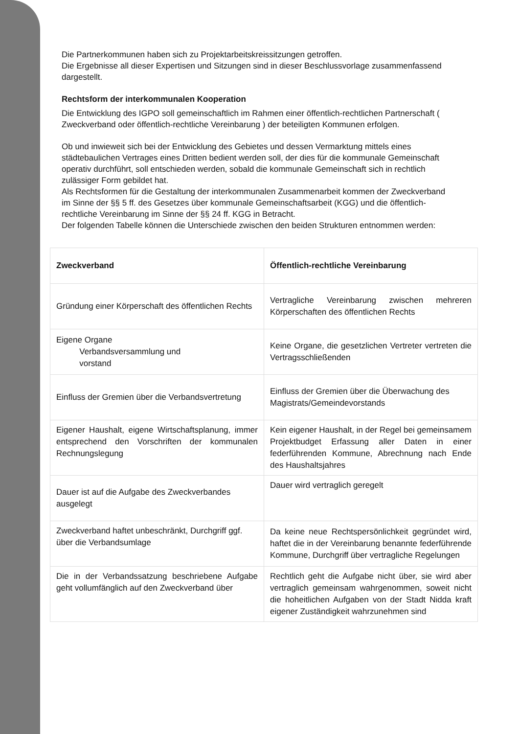Die Partnerkommunen haben sich zu Projektarbeitskreissitzungen getroffen.
Die Ergebnisse all dieser Expertisen und Sitzungen sind in dieser Beschlussvorlage zusammenfassend dargestellt.
Rechtsform der interkommunalen Kooperation
Die Entwicklung des IGPO soll gemeinschaftlich im Rahmen einer öffentlich-rechtlichen Partnerschaft ( Zweckverband oder öffentlich-rechtliche Vereinbarung ) der beteiligten Kommunen erfolgen.
Ob und inwieweit sich bei der Entwicklung des Gebietes und dessen Vermarktung mittels eines städtebaulichen Vertrages eines Dritten bedient werden soll, der dies für die kommunale Gemeinschaft operativ durchführt, soll entschieden werden, sobald die kommunale Gemeinschaft sich in rechtlich zulässiger Form gebildet hat.
Als Rechtsformen für die Gestaltung der interkommunalen Zusammenarbeit kommen der Zweckverband im Sinne der §§ 5 ff. des Gesetzes über kommunale Gemeinschaftsarbeit (KGG) und die öffentlich-rechtliche Vereinbarung im Sinne der §§ 24 ff. KGG in Betracht.
Der folgenden Tabelle können die Unterschiede zwischen den beiden Strukturen entnommen werden:
| Zweckverband | Öffentlich-rechtliche Vereinbarung |
| --- | --- |
| Gründung einer Körperschaft des öffentlichen Rechts | Vertragliche Vereinbarung zwischen mehreren Körperschaften des öffentlichen Rechts |
| Eigene Organe Verbandsversammlung und vorstand | Keine Organe, die gesetzlichen Vertreter vertreten die Vertragsschließenden |
| Einfluss der Gremien über die Verbandsvertretung | Einfluss der Gremien über die Überwachung des Magistrats/Gemeindevorstands |
| Eigener Haushalt, eigene Wirtschaftsplanung, immer entsprechend den Vorschriften der kommunalen Rechnungslegung | Kein eigener Haushalt, in der Regel bei gemeinsamem Projektbudget Erfassung aller Daten in einer federführenden Kommune, Abrechnung nach Ende des Haushaltsjahres |
| Dauer ist auf die Aufgabe des Zweckverbandes ausgelegt | Dauer wird vertraglich geregelt |
| Zweckverband haftet unbeschränkt, Durchgriff ggf. über die Verbandsumlage | Da keine neue Rechtspersönlichkeit gegründet wird, haftet die in der Vereinbarung benannte federführende Kommune, Durchgriff über vertragliche Regelungen |
| Die in der Verbandssatzung beschriebene Aufgabe geht vollumfänglich auf den Zweckverband über | Rechtlich geht die Aufgabe nicht über, sie wird aber vertraglich gemeinsam wahrgenommen, soweit nicht die hoheitlichen Aufgaben von der Stadt Nidda kraft eigener Zuständigkeit wahrzunehmen sind |